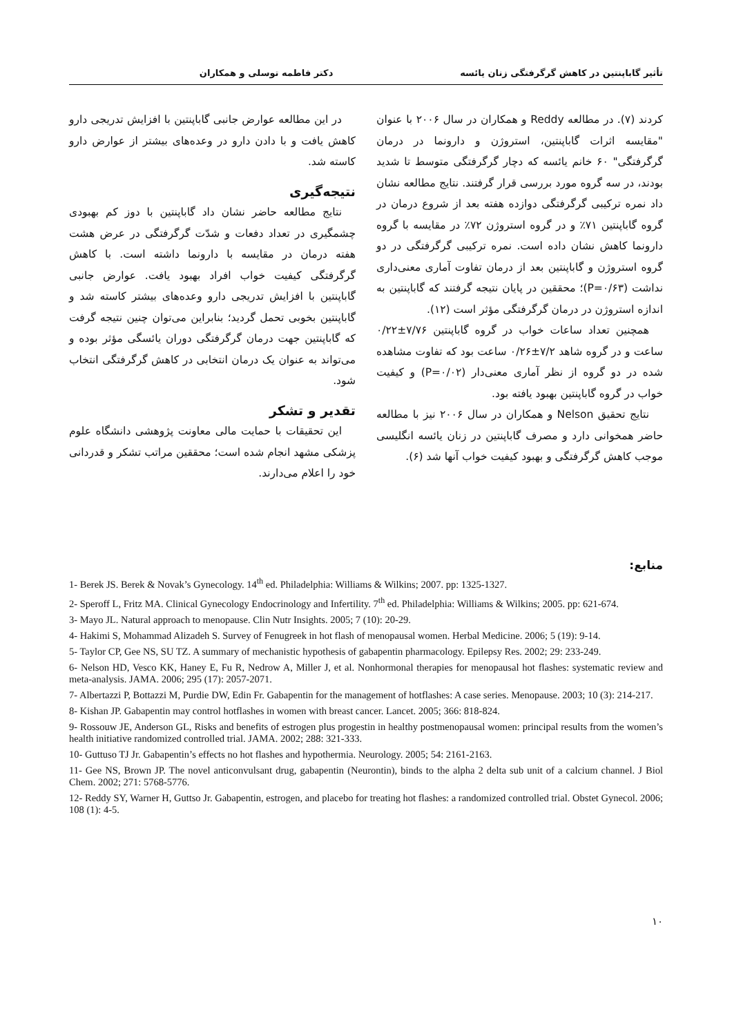تأثیر گاباپنتین در کاهش گرگرفتگی زنان یائسه دکتر فاطمه توسلی و همکاران
کردند (۷). در مطالعه Reddy و همکاران در سال ۲۰۰۶ با عنوان "مقایسه اثرات گاباپنتین، استروژن و دارونما در درمان گرگرفتگی" ۶۰ خانم یائسه که دچار گرگرفتگی متوسط تا شدید بودند، در سه گروه مورد بررسی قرار گرفتند. نتایج مطالعه نشان داد نمره ترکیبی گرگرفتگی دوازده هفته بعد از شروع درمان در گروه گاباپنتین ۷۱٪ و در گروه استروژن ۷۲٪ در مقایسه با گروه دارونما کاهش نشان داده است. نمره ترکیبی گرگرفتگی در دو گروه استروژن و گاباپنتین بعد از درمان تفاوت آماری معنی‌داری نداشت (P=۰/۶۳)؛ محققین در پایان نتیجه گرفتند که گاباپنتین به اندازه استروژن در درمان گرگرفتگی مؤثر است (۱۲).
همچنین تعداد ساعات خواب در گروه گاباپنتین ۷/۷۶±۰/۲۲ ساعت و در گروه شاهد ۷/۲±۰/۲۶ ساعت بود که تفاوت مشاهده شده در دو گروه از نظر آماری معنی‌دار (P=۰/۰۲) و کیفیت خواب در گروه گاباپنتین بهبود یافته بود.
نتایج تحقیق Nelson و همکاران در سال ۲۰۰۶ نیز با مطالعه حاضر همخوانی دارد و مصرف گاباپنتین در زنان یائسه انگلیسی موجب کاهش گرگرفتگی و بهبود کیفیت خواب آنها شد (۶).
در این مطالعه عوارض جانبی گاباپنتین با افزایش تدریجی دارو کاهش یافت و با دادن دارو در وعده‌های بیشتر از عوارض دارو کاسته شد.
نتیجه‌گیری
نتایج مطالعه حاضر نشان داد گاباپنتین با دوز کم بهبودی چشمگیری در تعداد دفعات و شدّت گرگرفتگی در عرض هشت هفته درمان در مقایسه با دارونما داشته است. با کاهش گرگرفتگی کیفیت خواب افراد بهبود یافت. عوارض جانبی گاباپنتین با افزایش تدریجی دارو وعده‌های بیشتر کاسته شد و گاباپنتین بخوبی تحمل گردید؛ بنابراین می‌توان چنین نتیجه گرفت که گاباپنتین جهت درمان گرگرفتگی دوران یائسگی مؤثر بوده و می‌تواند به عنوان یک درمان انتخابی در کاهش گرگرفتگی انتخاب شود.
تقدیر و تشکر
این تحقیقات با حمایت مالی معاونت پژوهشی دانشگاه علوم پزشکی مشهد انجام شده است؛ محققین مراتب تشکر و قدردانی خود را اعلام می‌دارند.
منابع:
1- Berek JS. Berek & Novak’s Gynecology. 14<sup>th</sup> ed. Philadelphia: Williams & Wilkins; 2007. pp: 1325-1327.
2- Speroff L, Fritz MA. Clinical Gynecology Endocrinology and Infertility. 7<sup>th</sup> ed. Philadelphia: Williams & Wilkins; 2005. pp: 621-674.
3- Mayo JL. Natural approach to menopause. Clin Nutr Insights. 2005; 7 (10): 20-29.
4- Hakimi S, Mohammad Alizadeh S. Survey of Fenugreek in hot flash of menopausal women. Herbal Medicine. 2006; 5 (19): 9-14.
5- Taylor CP, Gee NS, SU TZ. A summary of mechanistic hypothesis of gabapentin pharmacology. Epilepsy Res. 2002; 29: 233-249.
6- Nelson HD, Vesco KK, Haney E, Fu R, Nedrow A, Miller J, et al. Nonhormonal therapies for menopausal hot flashes: systematic review and meta-analysis. JAMA. 2006; 295 (17): 2057-2071.
7- Albertazzi P, Bottazzi M, Purdie DW, Edin Fr. Gabapentin for the management of hotflashes: A case series. Menopause. 2003; 10 (3): 214-217.
8- Kishan JP. Gabapentin may control hotflashes in women with breast cancer. Lancet. 2005; 366: 818-824.
9- Rossouw JE, Anderson GL, Risks and benefits of estrogen plus progestin in healthy postmenopausal women: principal results from the women’s health initiative randomized controlled trial. JAMA. 2002; 288: 321-333.
10- Guttuso TJ Jr. Gabapentin’s effects no hot flashes and hypothermia. Neurology. 2005; 54: 2161-2163.
11- Gee NS, Brown JP. The novel anticonvulsant drug, gabapentin (Neurontin), binds to the alpha 2 delta sub unit of a calcium channel. J Biol Chem. 2002; 271: 5768-5776.
12- Reddy SY, Warner H, Guttso Jr. Gabapentin, estrogen, and placebo for treating hot flashes: a randomized controlled trial. Obstet Gynecol. 2006; 108 (1): 4-5.
۱۰